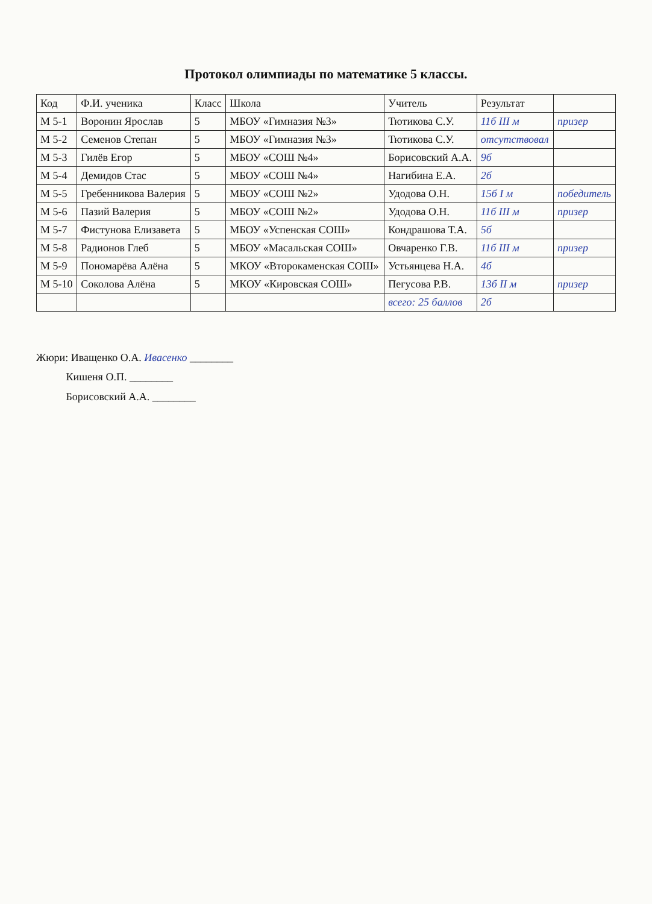Протокол олимпиады по математике 5 классы.
| Код | Ф.И. ученика | Класс | Школа | Учитель | Результат | |
| --- | --- | --- | --- | --- | --- | --- |
| М 5-1 | Воронин Ярослав | 5 | МБОУ «Гимназия №3» | Тютикова С.У. | 11б III м | призер |
| М 5-2 | Семенов Степан | 5 | МБОУ «Гимназия №3» | Тютикова С.У. | отсутствовал | |
| М 5-3 | Гилёв Егор | 5 | МБОУ «СОШ №4» | Борисовский А.А. | 9б | |
| М 5-4 | Демидов Стас | 5 | МБОУ «СОШ №4» | Нагибина Е.А. | 2б | |
| М 5-5 | Гребенникова Валерия | 5 | МБОУ «СОШ №2» | Удодова О.Н. | 15б I м | победитель |
| М 5-6 | Пазий Валерия | 5 | МБОУ «СОШ №2» | Удодова О.Н. | 11б III м | призер |
| М 5-7 | Фистунова Елизавета | 5 | МБОУ «Успенская СОШ» | Кондрашова Т.А. | 5б | |
| М 5-8 | Радионов Глеб | 5 | МБОУ «Масальская СОШ» | Овчаренко Г.В. | 11б III м | призер |
| М 5-9 | Пономарёва Алёна | 5 | МКОУ «Второкаменская СОШ» | Устьянцева Н.А. | 4б | |
| М 5-10 | Соколова Алёна | 5 | МКОУ «Кировская СОШ» | Пегусова Р.В. | 13б II м | призер |
| | | | | всего: 25 баллов | 2б | |
Жюри: Иващенко О.А. Ивасенко ________
Кишеня О.П. ________
Борисовский А.А. ________